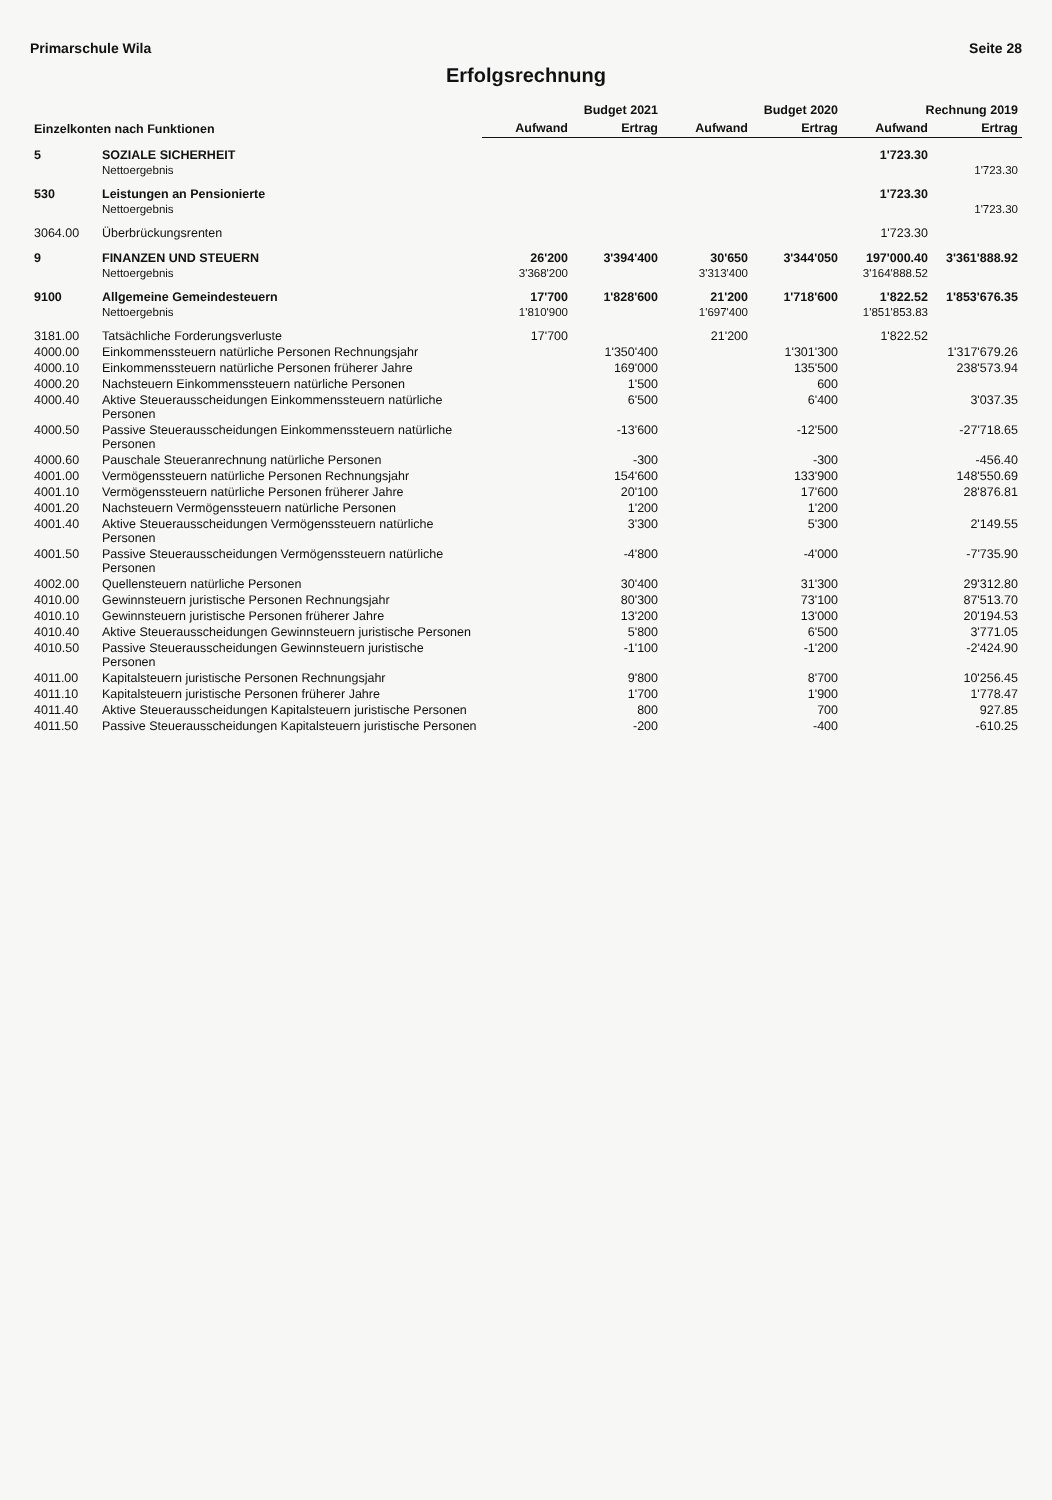Primarschule Wila Seite 28
Erfolgsrechnung
| Einzelkonten nach Funktionen | | Budget 2021 | | Budget 2020 | | Rechnung 2019 | |
| --- | --- | --- | --- | --- | --- | --- | --- |
| | | Aufwand | Ertrag | Aufwand | Ertrag | Aufwand | Ertrag |
| 5 | SOZIALE SICHERHEIT | | | | | 1'723.30 | |
| | Nettoergebnis | | | | | | 1'723.30 |
| 530 | Leistungen an Pensionierte | | | | | 1'723.30 | |
| | Nettoergebnis | | | | | | 1'723.30 |
| 3064.00 | Überbrückungsrenten | | | | | 1'723.30 | |
| 9 | FINANZEN UND STEUERN | 26'200 | 3'394'400 | 30'650 | 3'344'050 | 197'000.40 | 3'361'888.92 |
| | Nettoergebnis | 3'368'200 | | 3'313'400 | | 3'164'888.52 | |
| 9100 | Allgemeine Gemeindesteuern | 17'700 | 1'828'600 | 21'200 | 1'718'600 | 1'822.52 | 1'853'676.35 |
| | Nettoergebnis | 1'810'900 | | 1'697'400 | | 1'851'853.83 | |
| 3181.00 | Tatsächliche Forderungsverluste | 17'700 | | 21'200 | | 1'822.52 | |
| 4000.00 | Einkommenssteuern natürliche Personen Rechnungsjahr | | 1'350'400 | | 1'301'300 | | 1'317'679.26 |
| 4000.10 | Einkommenssteuern natürliche Personen früherer Jahre | | 169'000 | | 135'500 | | 238'573.94 |
| 4000.20 | Nachsteuern Einkommenssteuern natürliche Personen | | 1'500 | | 600 | | |
| 4000.40 | Aktive Steuerausscheidungen Einkommenssteuern natürliche Personen | | 6'500 | | 6'400 | | 3'037.35 |
| 4000.50 | Passive Steuerausscheidungen Einkommenssteuern natürliche Personen | | -13'600 | | -12'500 | | -27'718.65 |
| 4000.60 | Pauschale Steueranrechnung natürliche Personen | | -300 | | -300 | | -456.40 |
| 4001.00 | Vermögenssteuern natürliche Personen Rechnungsjahr | | 154'600 | | 133'900 | | 148'550.69 |
| 4001.10 | Vermögenssteuern natürliche Personen früherer Jahre | | 20'100 | | 17'600 | | 28'876.81 |
| 4001.20 | Nachsteuern Vermögenssteuern natürliche Personen | | 1'200 | | 1'200 | | |
| 4001.40 | Aktive Steuerausscheidungen Vermögenssteuern natürliche Personen | | 3'300 | | 5'300 | | 2'149.55 |
| 4001.50 | Passive Steuerausscheidungen Vermögenssteuern natürliche Personen | | -4'800 | | -4'000 | | -7'735.90 |
| 4002.00 | Quellensteuern natürliche Personen | | 30'400 | | 31'300 | | 29'312.80 |
| 4010.00 | Gewinnsteuern juristische Personen Rechnungsjahr | | 80'300 | | 73'100 | | 87'513.70 |
| 4010.10 | Gewinnsteuern juristische Personen früherer Jahre | | 13'200 | | 13'000 | | 20'194.53 |
| 4010.40 | Aktive Steuerausscheidungen Gewinnsteuern juristische Personen | | 5'800 | | 6'500 | | 3'771.05 |
| 4010.50 | Passive Steuerausscheidungen Gewinnsteuern juristische Personen | | -1'100 | | -1'200 | | -2'424.90 |
| 4011.00 | Kapitalsteuern juristische Personen Rechnungsjahr | | 9'800 | | 8'700 | | 10'256.45 |
| 4011.10 | Kapitalsteuern juristische Personen früherer Jahre | | 1'700 | | 1'900 | | 1'778.47 |
| 4011.40 | Aktive Steuerausscheidungen Kapitalsteuern juristische Personen | | 800 | | 700 | | 927.85 |
| 4011.50 | Passive Steuerausscheidungen Kapitalsteuern juristische Personen | | -200 | | -400 | | -610.25 |